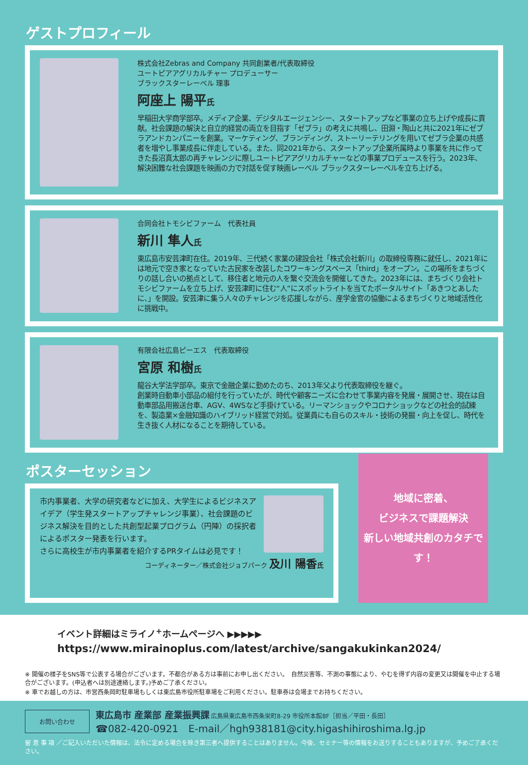ゲストプロフィール
株式会社Zebras and Company 共同創業者/代表取締役
ユートピアアグリカルチャー プロデューサー
ブラックスターレーベル 理事
阿座上 陽平氏
早稲田大学商学部卒。メディア企業、デジタルエージェンシー、スタートアップなど事業の立ち上げや成長に貢献。社会課題の解決と自立的経営の両立を目指す「ゼブラ」の考えに共鳴し、田淵・陶山と共に2021年にゼブラアンドカンパニーを創業。マーケティング、ブランディング、ストーリーテリングを用いてゼブラ企業の共感者を増やし事業成長に伴走している。また、同2021年から、スタートアップ企業所属時より事業を共に作ってきた長沼真太郎の再チャレンジに際しユートピアアグリカルチャーなどの事業プロデュースを行う。2023年、解決困難な社会課題を映画の力で対話を促す映画レーベル ブラックスターレーベルを立ち上げる。
合同会社トモシビファーム　代表社員
新川 隼人氏
東広島市安芸津町在住。2019年、三代続く家業の建設会社「株式会社新川」の取締役専務に就任し、2021年には地元で空き家となっていた古民家を改装したコワーキングスペース「third」をオープン。この場所をまちづくりの話し合いの拠点として、移住者と地元の人を繋ぐ交流会を開催してきた。2023年には、まちづくり会社トモシビファームを立ち上げ、安芸津町に住む“人”にスポットライトを当てたポータルサイト「あきつとあしたに、」を開設。安芸津に集う人々のチャレンジを応援しながら、産学金官の協働によるまちづくりと地域活性化に挑戦中。
有限会社広島ピーエス　代表取締役
宮原 和樹氏
龍谷大学法学部卒。東京で金融企業に勤めたのち、2013年父より代表取締役を継ぐ。
創業時自動車小部品の組付を行っていたが、時代や顧客ニーズに合わせて事業内容を発展・展開させ、現在は自動車部品用搬送台車、AGV、4WSなど手掛けている。リーマンショックやコロナショックなどの社会的試練を、製造業×金融知識のハイブリッド経営で対処。従業員にも自らのスキル・技術の発掘・向上を促し、時代を生き抜く人材になることを期待している。
ポスターセッション
市内事業者、大学の研究者などに加え、大学生によるビジネスアイデア（学生発スタートアップチャレンジ事業）、社会課題のビジネス解決を目的とした共創型起業プログラム（円陣）の採択者によるポスター発表を行います。
さらに高校生が市内事業者を紹介するPRタイムは必見です！
コーディネーター／株式会社ジョブパーク 及川 陽香 氏
地域に密着、
ビジネスで課題解決
新しい地域共創のカタチです！
イベント詳細はミライノ<sup>+</sup>ホームページへ ▶▶▶▶▶
https://www.mirainoplus.com/latest/archive/sangakukinkan2024/
※ 開催の様子をSNS等で公表する場合がございます。不都合がある方は事前にお申し出ください。　自然災害等、不測の事態により、やむを得ず内容の変更又は開催を中止する場合がございます。(申込者へは別途連絡します。)予めご了承ください。
※ 車でお越しの方は、市営西条岡町駐車場もしくは東広島市役所駐車場をご利用ください。駐車券は会場までお持ちください。
お問い合わせ
東広島市 産業部 産業振興課 広島県東広島市西条栄町8-29 市役所本館8F［担当／平田・長田］
☎082-420-0921　E-mail／hgh938181@city.higashihiroshima.lg.jp
留 意 事 項 ／ご記入いただいた情報は、法令に定める場合を除き第三者へ提供することはありません。今後、セミナー等の情報をお送りすることもありますが、予めご了承ください。